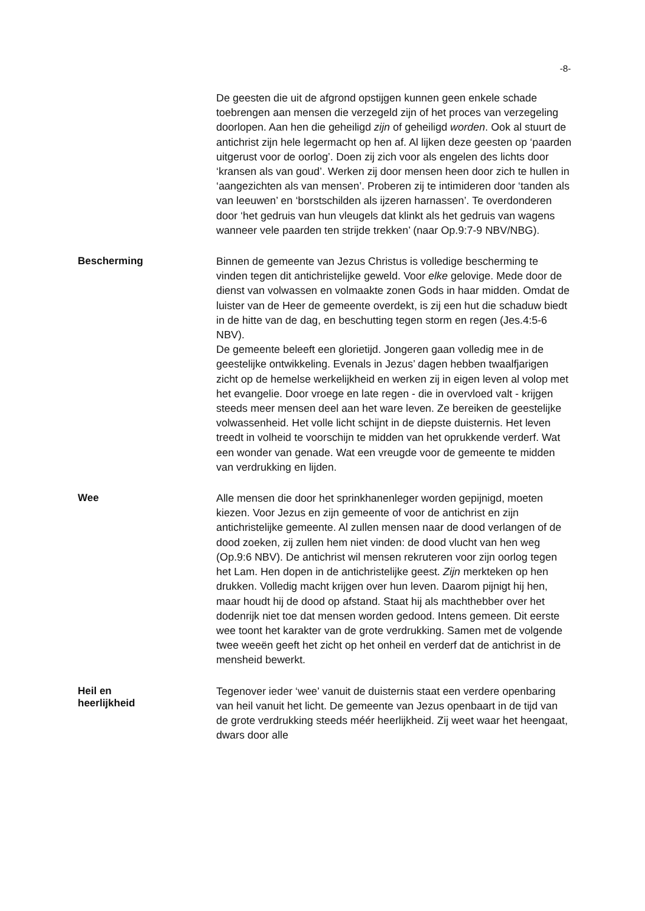-8-
De geesten die uit de afgrond opstijgen kunnen geen enkele schade toebrengen aan mensen die verzegeld zijn of het proces van verzegeling doorlopen. Aan hen die geheiligd zijn of geheiligd worden. Ook al stuurt de antichrist zijn hele legermacht op hen af. Al lijken deze geesten op ‘paarden uitgerust voor de oorlog’. Doen zij zich voor als engelen des lichts door ‘kransen als van goud’. Werken zij door mensen heen door zich te hullen in ‘aangezichten als van mensen’. Proberen zij te intimideren door ‘tanden als van leeuwen’ en ‘borstschilden als ijzeren harnassen’. Te overdonderen door ‘het gedruis van hun vleugels dat klinkt als het gedruis van wagens wanneer vele paarden ten strijde trekken’ (naar Op.9:7-9 NBV/NBG).
Bescherming
Binnen de gemeente van Jezus Christus is volledige bescherming te vinden tegen dit antichristelijke geweld. Voor elke gelovige. Mede door de dienst van volwassen en volmaakte zonen Gods in haar midden. Omdat de luister van de Heer de gemeente overdekt, is zij een hut die schaduw biedt in de hitte van de dag, en beschutting tegen storm en regen (Jes.4:5-6 NBV).
De gemeente beleeft een glorietijd. Jongeren gaan volledig mee in de geestelijke ontwikkeling. Evenals in Jezus’ dagen hebben twaalfjarigen zicht op de hemelse werkelijkheid en werken zij in eigen leven al volop met het evangelie. Door vroege en late regen - die in overvloed valt - krijgen steeds meer mensen deel aan het ware leven. Ze bereiken de geestelijke volwassenheid. Het volle licht schijnt in de diepste duisternis. Het leven treedt in volheid te voorschijn te midden van het oprukkende verderf. Wat een wonder van genade. Wat een vreugde voor de gemeente te midden van verdrukking en lijden.
Wee
Alle mensen die door het sprinkhanenleger worden gepijnigd, moeten kiezen. Voor Jezus en zijn gemeente of voor de antichrist en zijn antichristelijke gemeente. Al zullen mensen naar de dood verlangen of de dood zoeken, zij zullen hem niet vinden: de dood vlucht van hen weg (Op.9:6 NBV). De antichrist wil mensen rekruteren voor zijn oorlog tegen het Lam. Hen dopen in de antichristelijke geest. Zijn merkteken op hen drukken. Volledig macht krijgen over hun leven. Daarom pijnigt hij hen, maar houdt hij de dood op afstand. Staat hij als machthebber over het dodenrijk niet toe dat mensen worden gedood. Intens gemeen. Dit eerste wee toont het karakter van de grote verdrukking. Samen met de volgende twee weeën geeft het zicht op het onheil en verderf dat de antichrist in de mensheid bewerkt.
Heil en heerlijkheid
Tegenover ieder ‘wee’ vanuit de duisternis staat een verdere openbaring van heil vanuit het licht. De gemeente van Jezus openbaart in de tijd van de grote verdrukking steeds méér heerlijkheid. Zij weet waar het heengaat, dwars door alle